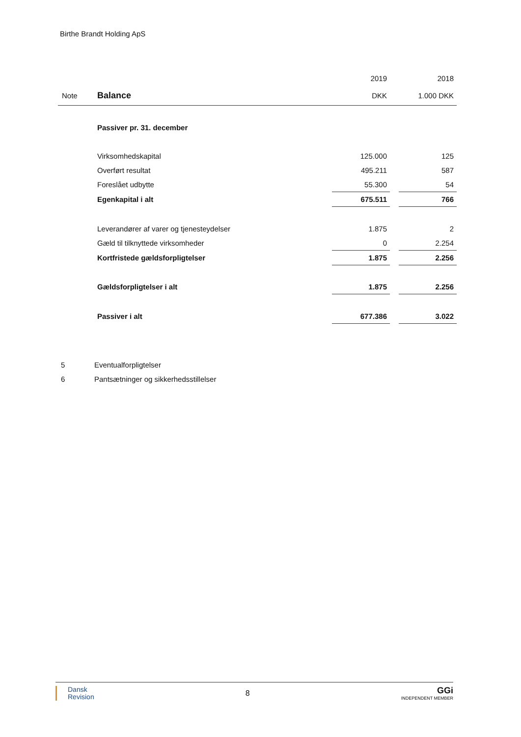Birthe Brandt Holding ApS
| | | 2019 | | 2018 |
| Note | Balance | DKK | | 1.000 DKK |
| | Passiver pr. 31. december | | | |
| | Virksomhedskapital | 125.000 | | 125 |
| | Overført resultat | 495.211 | | 587 |
| | Foreslået udbytte | 55.300 | | 54 |
| | Egenkapital i alt | 675.511 | | 766 |
| | Leverandører af varer og tjenesteydelser | 1.875 | | 2 |
| | Gæld til tilknyttede virksomheder | 0 | | 2.254 |
| | Kortfristede gældsforpligtelser | 1.875 | | 2.256 |
| | Gældsforpligtelser i alt | 1.875 | | 2.256 |
| | Passiver i alt | 677.386 | | 3.022 |
5 Eventualforpligtelser
6 Pantsætninger og sikkerhedsstillelser
Dansk
Revision
8
GGi
INDEPENDENT MEMBER